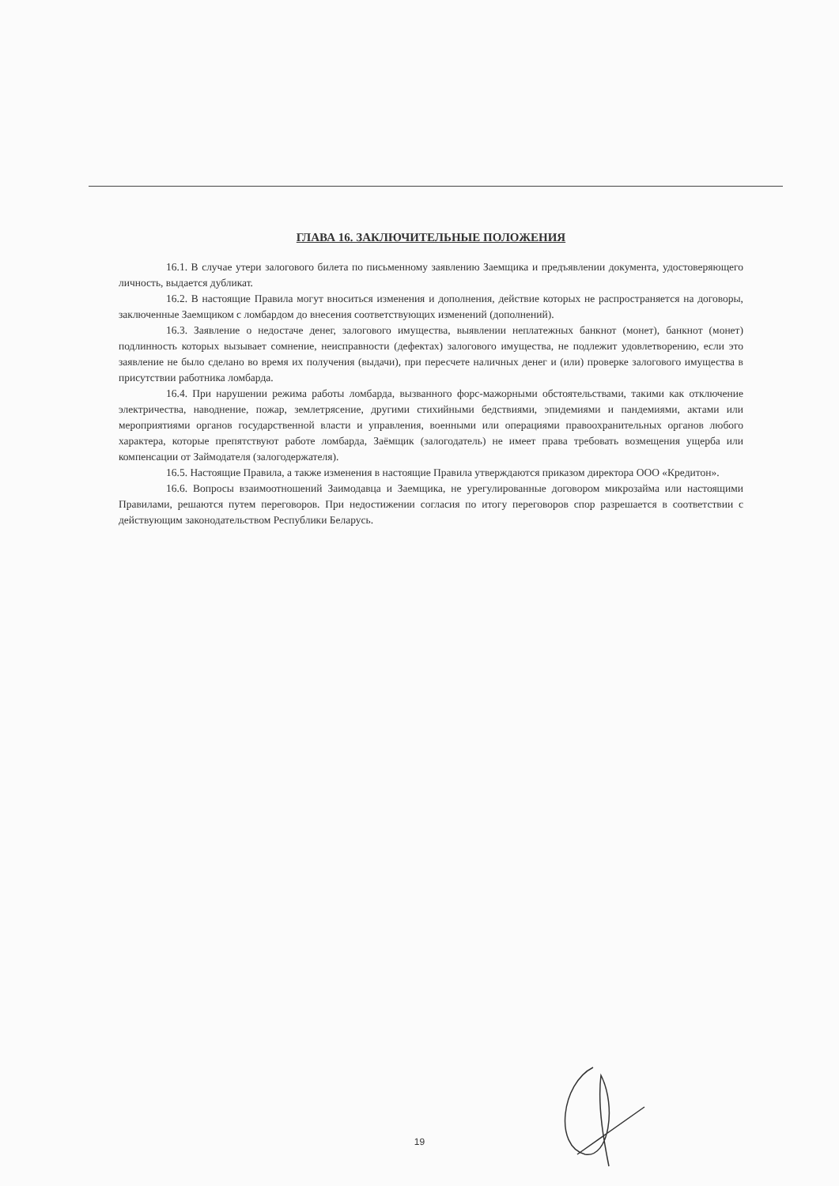ГЛАВА 16. ЗАКЛЮЧИТЕЛЬНЫЕ ПОЛОЖЕНИЯ
16.1. В случае утери залогового билета по письменному заявлению Заемщика и предъявлении документа, удостоверяющего личность, выдается дубликат.
16.2. В настоящие Правила могут вноситься изменения и дополнения, действие которых не распространяется на договоры, заключенные Заемщиком с ломбардом до внесения соответствующих изменений (дополнений).
16.3. Заявление о недостаче денег, залогового имущества, выявлении неплатежных банкнот (монет), банкнот (монет) подлинность которых вызывает сомнение, неисправности (дефектах) залогового имущества, не подлежит удовлетворению, если это заявление не было сделано во время их получения (выдачи), при пересчете наличных денег и (или) проверке залогового имущества в присутствии работника ломбарда.
16.4. При нарушении режима работы ломбарда, вызванного форс-мажорными обстоятельствами, такими как отключение электричества, наводнение, пожар, землетрясение, другими стихийными бедствиями, эпидемиями и пандемиями, актами или мероприятиями органов государственной власти и управления, военными или операциями правоохранительных органов любого характера, которые препятствуют работе ломбарда, Заёмщик (залогодатель) не имеет права требовать возмещения ущерба или компенсации от Займодателя (залогодержателя).
16.5. Настоящие Правила, а также изменения в настоящие Правила утверждаются приказом директора ООО «Кредитон».
16.6. Вопросы взаимоотношений Заимодавца и Заемщика, не урегулированные договором микрозайма или настоящими Правилами, решаются путем переговоров. При недостижении согласия по итогу переговоров спор разрешается в соответствии с действующим законодательством Республики Беларусь.
19